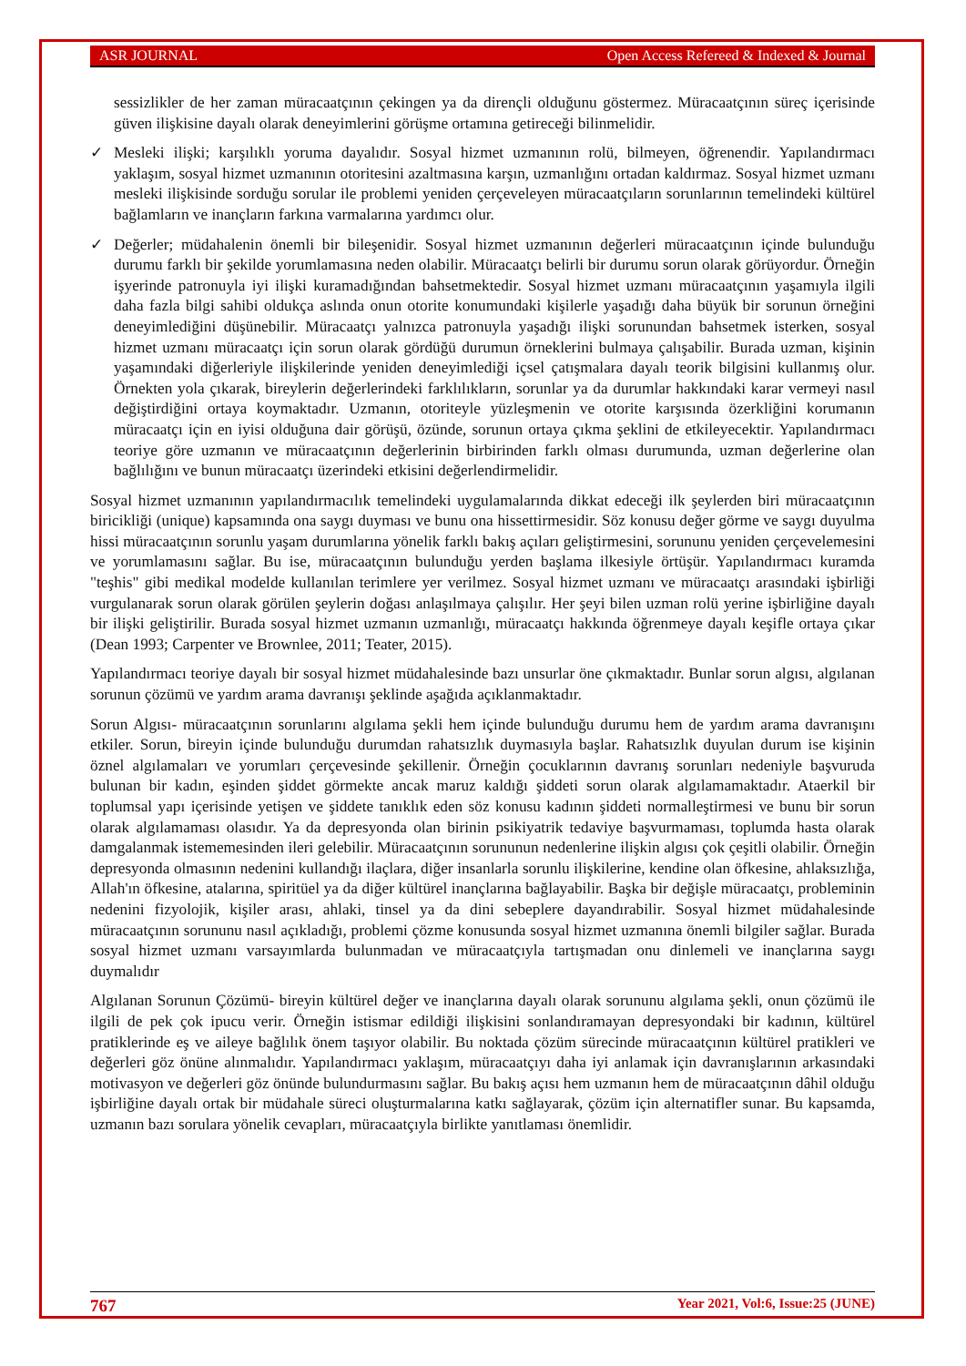ASR JOURNAL Open Access Refereed & Indexed & Journal
sessizlikler de her zaman müracaatçının çekingen ya da dirençli olduğunu göstermez. Müracaatçının süreç içerisinde güven ilişkisine dayalı olarak deneyimlerini görüşme ortamına getireceği bilinmelidir.
✓ Mesleki ilişki; karşılıklı yoruma dayalıdır. Sosyal hizmet uzmanının rolü, bilmeyen, öğrenendir. Yapılandırmacı yaklaşım, sosyal hizmet uzmanının otoritesini azaltmasına karşın, uzmanlığını ortadan kaldırmaz. Sosyal hizmet uzmanı mesleki ilişkisinde sorduğu sorular ile problemi yeniden çerçeveleyen müracaatçıların sorunlarının temelindeki kültürel bağlamların ve inançların farkına varmalarına yardımcı olur.
✓ Değerler; müdahalenin önemli bir bileşenidir. Sosyal hizmet uzmanının değerleri müracaatçının içinde bulunduğu durumu farklı bir şekilde yorumlamasına neden olabilir. Müracaatçı belirli bir durumu sorun olarak görüyordur. Örneğin işyerinde patronuyla iyi ilişki kuramadığından bahsetmektedir. Sosyal hizmet uzmanı müracaatçının yaşamıyla ilgili daha fazla bilgi sahibi oldukça aslında onun otorite konumundaki kişilerle yaşadığı daha büyük bir sorunun örneğini deneyimlediğini düşünebilir. Müracaatçı yalnızca patronuyla yaşadığı ilişki sorunundan bahsetmek isterken, sosyal hizmet uzmanı müracaatçı için sorun olarak gördüğü durumun örneklerini bulmaya çalışabilir. Burada uzman, kişinin yaşamındaki diğerleriyle ilişkilerinde yeniden deneyimlediği içsel çatışmalara dayalı teorik bilgisini kullanmış olur. Örnekten yola çıkarak, bireylerin değerlerindeki farklılıkların, sorunlar ya da durumlar hakkındaki karar vermeyi nasıl değiştirdiğini ortaya koymaktadır. Uzmanın, otoriteyle yüzleşmenin ve otorite karşısında özerkliğini korumanın müracaatçı için en iyisi olduğuna dair görüşü, özünde, sorunun ortaya çıkma şeklini de etkileyecektir. Yapılandırmacı teoriye göre uzmanın ve müracaatçının değerlerinin birbirinden farklı olması durumunda, uzman değerlerine olan bağlılığını ve bunun müracaatçı üzerindeki etkisini değerlendirmelidir.
Sosyal hizmet uzmanının yapılandırmacılık temelindeki uygulamalarında dikkat edeceği ilk şeylerden biri müracaatçının biricikliği (unique) kapsamında ona saygı duyması ve bunu ona hissettirmesidir. Söz konusu değer görme ve saygı duyulma hissi müracaatçının sorunlu yaşam durumlarına yönelik farklı bakış açıları geliştirmesini, sorununu yeniden çerçevelemesini ve yorumlamasını sağlar. Bu ise, müracaatçının bulunduğu yerden başlama ilkesiyle örtüşür. Yapılandırmacı kuramda "teşhis" gibi medikal modelde kullanılan terimlere yer verilmez. Sosyal hizmet uzmanı ve müracaatçı arasındaki işbirliği vurgulanarak sorun olarak görülen şeylerin doğası anlaşılmaya çalışılır. Her şeyi bilen uzman rolü yerine işbirliğine dayalı bir ilişki geliştirilir. Burada sosyal hizmet uzmanın uzmanlığı, müracaatçı hakkında öğrenmeye dayalı keşifle ortaya çıkar (Dean 1993; Carpenter ve Brownlee, 2011; Teater, 2015).
Yapılandırmacı teoriye dayalı bir sosyal hizmet müdahalesinde bazı unsurlar öne çıkmaktadır. Bunlar sorun algısı, algılanan sorunun çözümü ve yardım arama davranışı şeklinde aşağıda açıklanmaktadır.
Sorun Algısı- müracaatçının sorunlarını algılama şekli hem içinde bulunduğu durumu hem de yardım arama davranışını etkiler. Sorun, bireyin içinde bulunduğu durumdan rahatsızlık duymasıyla başlar. Rahatsızlık duyulan durum ise kişinin öznel algılamaları ve yorumları çerçevesinde şekillenir. Örneğin çocuklarının davranış sorunları nedeniyle başvuruda bulunan bir kadın, eşinden şiddet görmekte ancak maruz kaldığı şiddeti sorun olarak algılamamaktadır. Ataerkil bir toplumsal yapı içerisinde yetişen ve şiddete tanıklık eden söz konusu kadının şiddeti normalleştirmesi ve bunu bir sorun olarak algılamaması olasıdır. Ya da depresyonda olan birinin psikiyatrik tedaviye başvurmaması, toplumda hasta olarak damgalanmak istememesinden ileri gelebilir. Müracaatçının sorununun nedenlerine ilişkin algısı çok çeşitli olabilir. Örneğin depresyonda olmasının nedenini kullandığı ilaçlara, diğer insanlarla sorunlu ilişkilerine, kendine olan öfkesine, ahlaksızlığa, Allah'ın öfkesine, atalarına, spiritüel ya da diğer kültürel inançlarına bağlayabilir. Başka bir değişle müracaatçı, probleminin nedenini fizyolojik, kişiler arası, ahlaki, tinsel ya da dini sebeplere dayandırabilir. Sosyal hizmet müdahalesinde müracaatçının sorununu nasıl açıkladığı, problemi çözme konusunda sosyal hizmet uzmanına önemli bilgiler sağlar. Burada sosyal hizmet uzmanı varsayımlarda bulunmadan ve müracaatçıyla tartışmadan onu dinlemeli ve inançlarına saygı duymalıdır
Algılanan Sorunun Çözümü- bireyin kültürel değer ve inançlarına dayalı olarak sorununu algılama şekli, onun çözümü ile ilgili de pek çok ipucu verir. Örneğin istismar edildiği ilişkisini sonlandıramayan depresyondaki bir kadının, kültürel pratiklerinde eş ve aileye bağlılık önem taşıyor olabilir. Bu noktada çözüm sürecinde müracaatçının kültürel pratikleri ve değerleri göz önüne alınmalıdır. Yapılandırmacı yaklaşım, müracaatçıyı daha iyi anlamak için davranışlarının arkasındaki motivasyon ve değerleri göz önünde bulundurmasını sağlar. Bu bakış açısı hem uzmanın hem de müracaatçının dâhil olduğu işbirliğine dayalı ortak bir müdahale süreci oluşturmalarına katkı sağlayarak, çözüm için alternatifler sunar. Bu kapsamda, uzmanın bazı sorulara yönelik cevapları, müracaatçıyla birlikte yanıtlaması önemlidir.
767 Year 2021, Vol:6, Issue:25 (JUNE)